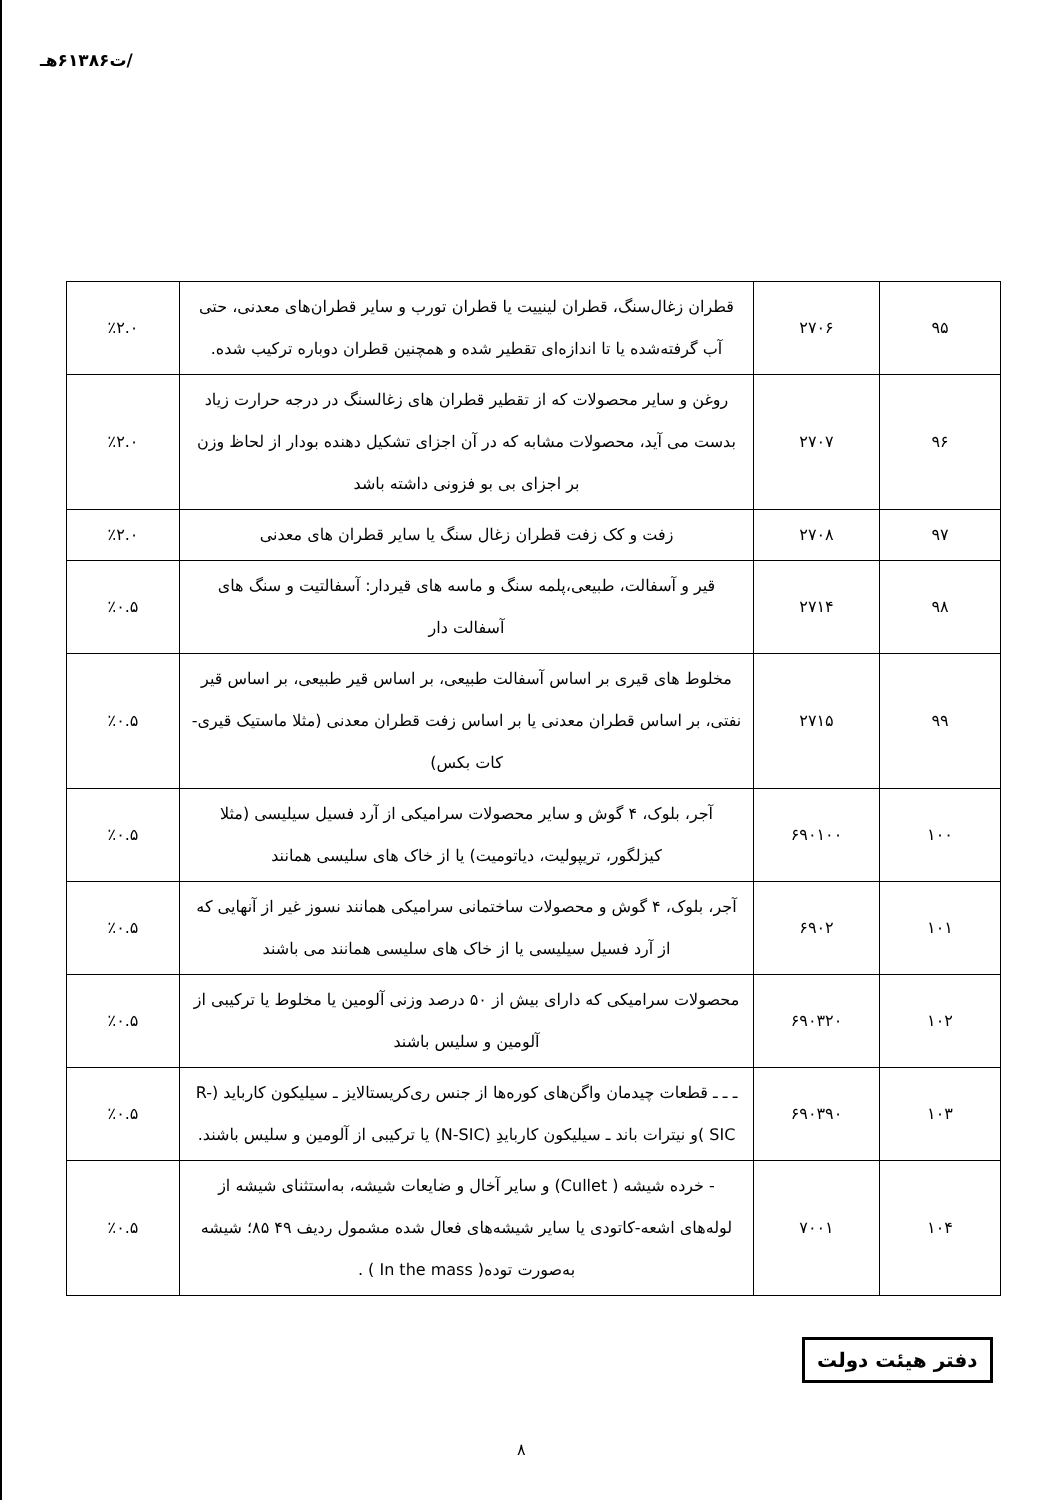/ت۶۱۳۸۶هـ
| ۹۵ | ۲۷۰۶ | قطران زغال‌سنگ، قطران لینییت یا قطران تورب و سایر قطران‌های معدنی، حتی آب گرفته‌شده یا تا اندازه‌ای تقطیر شده و همچنین قطران دوباره ترکیب شده. | ٪۲.۰ |
| ۹۶ | ۲۷۰۷ | روغن و سایر محصولات که از تقطیر قطران های زغالسنگ در درجه حرارت زیاد بدست می آید، محصولات مشابه که در آن اجزای تشکیل دهنده بودار از لحاظ وزن بر اجزای بی بو فزونی داشته باشد | ٪۲.۰ |
| ۹۷ | ۲۷۰۸ | زفت و کک زفت قطران زغال سنگ یا سایر قطران های معدنی | ٪۲.۰ |
| ۹۸ | ۲۷۱۴ | قیر و آسفالت، طبیعی،پلمه سنگ و ماسه های قیردار: آسفالتیت و سنگ های آسفالت دار | ٪۰.۵ |
| ۹۹ | ۲۷۱۵ | مخلوط های قیری بر اساس آسفالت طبیعی، بر اساس قیر طبیعی، بر اساس قیر نفتی، بر اساس قطران معدنی یا بر اساس زفت قطران معدنی (مثلا ماستیک قیری-کات بکس) | ٪۰.۵ |
| ۱۰۰ | ۶۹۰۱۰۰ | آجر، بلوک، ۴ گوش و سایر محصولات سرامیکی از آرد فسیل سیلیسی (مثلا کیزلگور، تریپولیت، دیاتومیت) یا از خاک های سلیسی همانند | ٪۰.۵ |
| ۱۰۱ | ۶۹۰۲ | آجر، بلوک، ۴ گوش و محصولات ساختمانی سرامیکی همانند نسوز غیر از آنهایی که از آرد فسیل سیلیسی یا از خاک های سلیسی همانند می باشند | ٪۰.۵ |
| ۱۰۲ | ۶۹۰۳۲۰ | محصولات سرامیکی که دارای بیش از ۵۰ درصد وزنی آلومین یا مخلوط یا ترکیبی از آلومین و سلیس باشند | ٪۰.۵ |
| ۱۰۳ | ۶۹۰۳۹۰ | ـ ـ ـ قطعات چیدمان واگن‌های کوره‌ها از جنس ری‌کریستالایز ـ سیلیکون کارباید (R-SIC )و نیترات باند ـ سیلیکون کاربایدِ (N-SIC) یا ترکیبی از آلومین و سلیس باشند. | ٪۰.۵ |
| ۱۰۴ | ۷۰۰۱ | - خرده شیشه ( Cullet) و سایر آخال و ضایعات شیشه، به‌استثنای شیشه از لوله‌های اشعه-کاتودی یا سایر شیشه‌های فعال شده مشمول ردیف ۴۹ ۸۵؛ شیشه به‌صورت توده( In the mass ) . | ٪۰.۵ |
دفتر هیئت دولت
۸